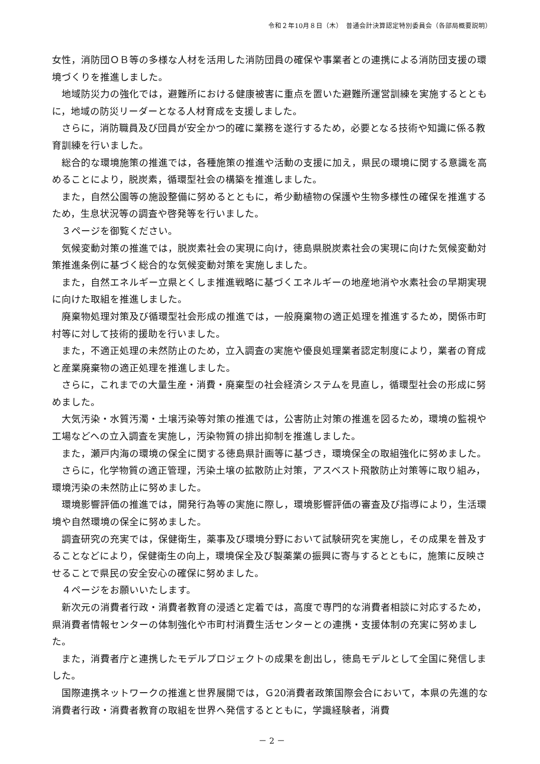令和２年10月８日（木）　普通会計決算認定特別委員会（各部局概要説明）
女性，消防団ＯＢ等の多様な人材を活用した消防団員の確保や事業者との連携による消防団支援の環境づくりを推進しました。
地域防災力の強化では，避難所における健康被害に重点を置いた避難所運営訓練を実施するとともに，地域の防災リーダーとなる人材育成を支援しました。
さらに，消防職員及び団員が安全かつ的確に業務を遂行するため，必要となる技術や知識に係る教育訓練を行いました。
総合的な環境施策の推進では，各種施策の推進や活動の支援に加え，県民の環境に関する意識を高めることにより，脱炭素，循環型社会の構築を推進しました。
また，自然公園等の施設整備に努めるとともに，希少動植物の保護や生物多様性の確保を推進するため，生息状況等の調査や啓発等を行いました。
３ページを御覧ください。
気候変動対策の推進では，脱炭素社会の実現に向け，徳島県脱炭素社会の実現に向けた気候変動対策推進条例に基づく総合的な気候変動対策を実施しました。
また，自然エネルギー立県とくしま推進戦略に基づくエネルギーの地産地消や水素社会の早期実現に向けた取組を推進しました。
廃棄物処理対策及び循環型社会形成の推進では，一般廃棄物の適正処理を推進するため，関係市町村等に対して技術的援助を行いました。
また，不適正処理の未然防止のため，立入調査の実施や優良処理業者認定制度により，業者の育成と産業廃棄物の適正処理を推進しました。
さらに，これまでの大量生産・消費・廃棄型の社会経済システムを見直し，循環型社会の形成に努めました。
大気汚染・水質汚濁・土壌汚染等対策の推進では，公害防止対策の推進を図るため，環境の監視や工場などへの立入調査を実施し，汚染物質の排出抑制を推進しました。
また，瀬戸内海の環境の保全に関する徳島県計画等に基づき，環境保全の取組強化に努めました。
さらに，化学物質の適正管理，汚染土壌の拡散防止対策，アスベスト飛散防止対策等に取り組み，環境汚染の未然防止に努めました。
環境影響評価の推進では，開発行為等の実施に際し，環境影響評価の審査及び指導により，生活環境や自然環境の保全に努めました。
調査研究の充実では，保健衛生，薬事及び環境分野において試験研究を実施し，その成果を普及することなどにより，保健衛生の向上，環境保全及び製薬業の振興に寄与するとともに，施策に反映させることで県民の安全安心の確保に努めました。
４ページをお願いいたします。
新次元の消費者行政・消費者教育の浸透と定着では，高度で専門的な消費者相談に対応するため，県消費者情報センターの体制強化や市町村消費生活センターとの連携・支援体制の充実に努めました。
また，消費者庁と連携したモデルプロジェクトの成果を創出し，徳島モデルとして全国に発信しました。
国際連携ネットワークの推進と世界展開では，Ｇ20消費者政策国際会合において，本県の先進的な消費者行政・消費者教育の取組を世界へ発信するとともに，学識経験者，消費
－ 2 －